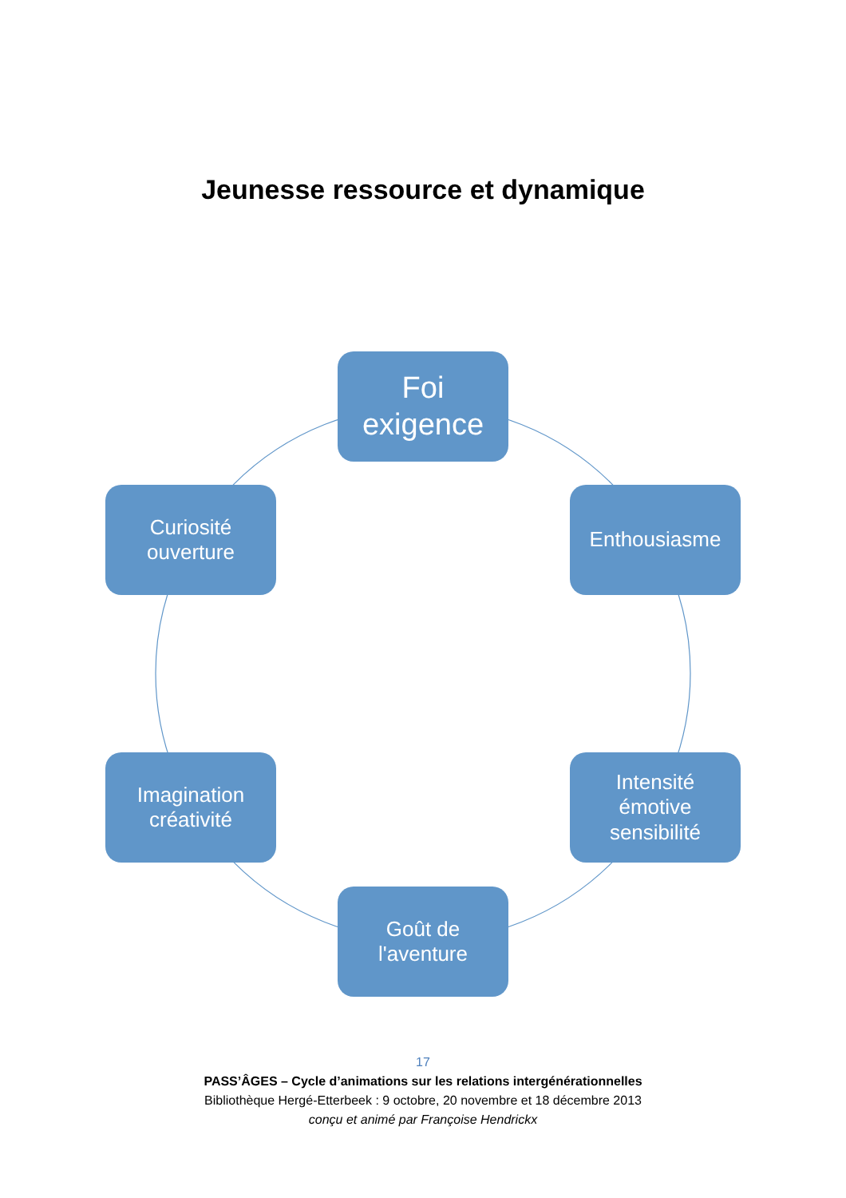Jeunesse ressource et dynamique
Foi
exigence
Enthousiasme
Intensité
émotive
sensibilité
Goût de
l'aventure
Imagination
créativité
Curiosité
ouverture
17
PASS’ÂGES – Cycle d’animations sur les relations intergénérationnelles
Bibliothèque Hergé-Etterbeek : 9 octobre, 20 novembre et 18 décembre 2013
conçu et animé par Françoise Hendrickx